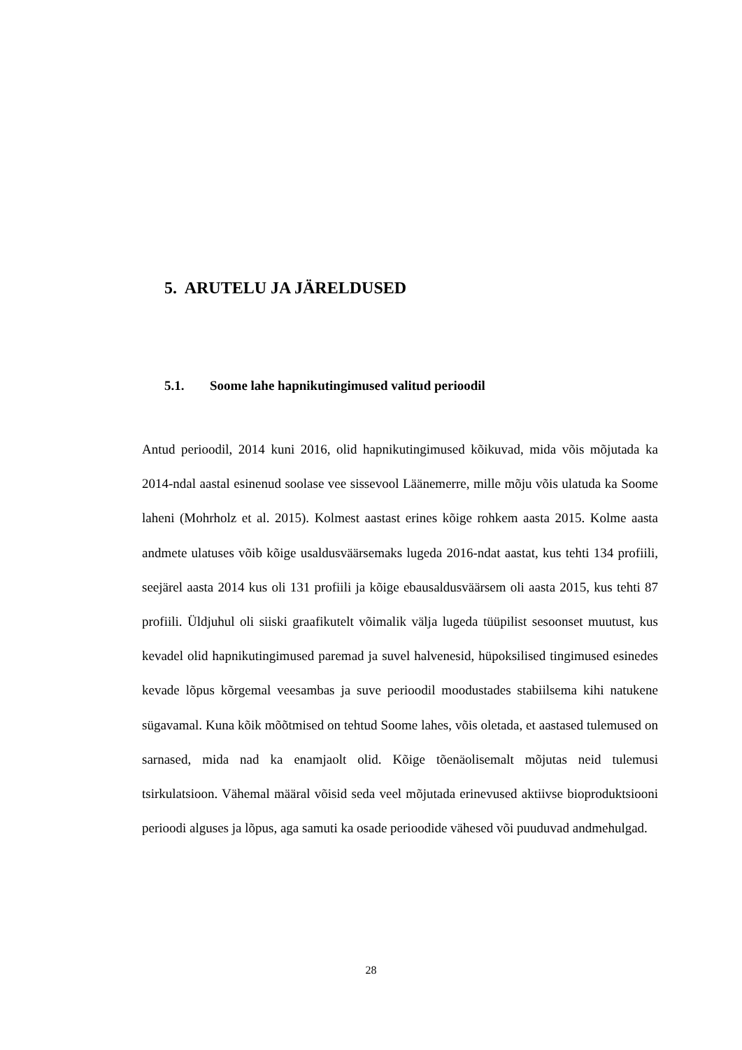5. ARUTELU JA JÄRELDUSED
5.1. Soome lahe hapnikutingimused valitud perioodil
Antud perioodil, 2014 kuni 2016, olid hapnikutingimused kõikuvad, mida võis mõjutada ka 2014-ndal aastal esinenud soolase vee sissevool Läänemerre, mille mõju võis ulatuda ka Soome laheni (Mohrholz et al. 2015). Kolmest aastast erines kõige rohkem aasta 2015. Kolme aasta andmete ulatuses võib kõige usaldusväärsemaks lugeda 2016-ndat aastat, kus tehti 134 profiili, seejärel aasta 2014 kus oli 131 profiili ja kõige ebausaldusväärsem oli aasta 2015, kus tehti 87 profiili. Üldjuhul oli siiski graafikutelt võimalik välja lugeda tüüpilist sesoonset muutust, kus kevadel olid hapnikutingimused paremad ja suvel halvenesid, hüpoksilised tingimused esinedes kevade lõpus kõrgemal veesambas ja suve perioodil moodustades stabiilsema kihi natukene sügavamal. Kuna kõik mõõtmised on tehtud Soome lahes, võis oletada, et aastased tulemused on sarnased, mida nad ka enamjaolt olid. Kõige tõenäolisemalt mõjutas neid tulemusi tsirkulatsioon. Vähemal määral võisid seda veel mõjutada erinevused aktiivse bioproduktsiooni perioodi alguses ja lõpus, aga samuti ka osade perioodide vähesed või puuduvad andmehulgad.
28